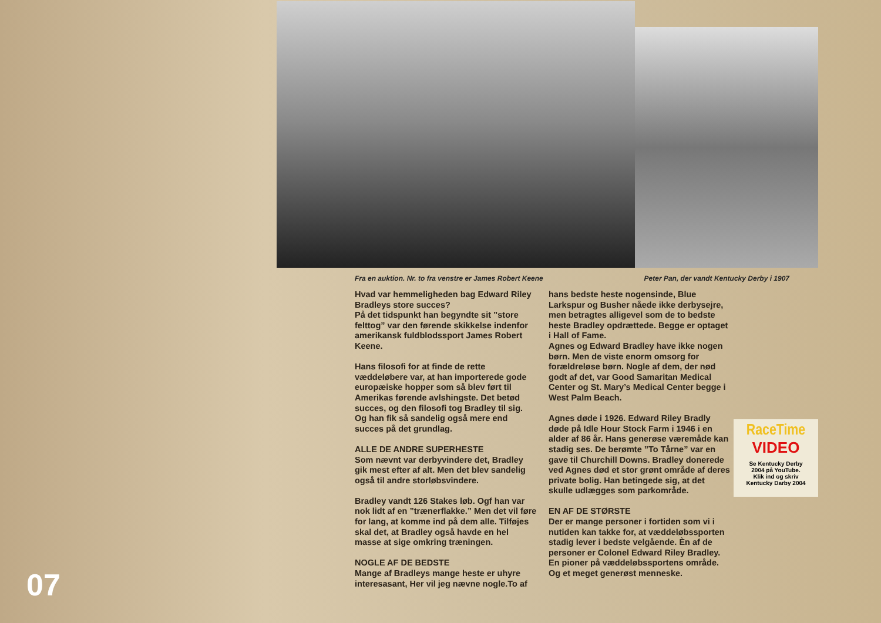Fra en auktion. Nr. to fra venstre er James Robert Keene Peter Pan, der vandt Kentucky Derby i 1907
Hvad var hemmeligheden bag Edward Riley Bradleys store succes?
På det tidspunkt han begyndte sit ”store felttog” var den førende skikkelse indenfor amerikansk fuldblodssport James Robert Keene.
Hans filosofi for at finde de rette væddeløbere var, at han importerede gode europæiske hopper som så blev ført til Amerikas førende avlshingste. Det betød succes, og den filosofi tog Bradley til sig. Og han fik så sandelig også mere end succes på det grundlag.
ALLE DE ANDRE SUPERHESTE
Som nævnt var derbyvindere det, Bradley gik mest efter af alt. Men det blev sandelig også til andre storløbsvindere.
Bradley vandt 126 Stakes løb. Ogf han var nok lidt af en ”trænerflakke.” Men det vil føre for lang, at komme ind på dem alle. Tilføjes skal det, at Bradley også havde en hel masse at sige omkring træningen.
NOGLE AF DE BEDSTE
Mange af Bradleys mange heste er uhyre interesasant, Her vil jeg nævne nogle.To af
hans bedste heste nogensinde, Blue Larkspur og Busher nåede ikke derbysejre, men betragtes alligevel som de to bedste heste Bradley opdrættede. Begge er optaget i Hall of Fame.
Agnes og Edward Bradley have ikke nogen børn. Men de viste enorm omsorg for forældreløse børn. Nogle af dem, der nød godt af det, var Good Samaritan Medical Center og St. Mary’s Medical Center begge i West Palm Beach.
Agnes døde i 1926. Edward Riley Bradly døde på Idle Hour Stock Farm i 1946 i en alder af 86 år. Hans generøse væremåde kan stadig ses. De berømte ”To Tårne” var en gave til Churchill Downs. Bradley donerede ved Agnes død et stor grønt område af deres private bolig. Han betingede sig, at det skulle udlægges som parkområde.
EN AF DE STØRSTE
Der er mange personer i fortiden som vi i nutiden kan takke for, at væddeløbssporten stadig lever i bedste velgående. Èn af de personer er Colonel Edward Riley Bradley. En pioner på væddeløbssportens område. Og et meget generøst menneske.
RaceTime
VIDEO
Se Kentucky Derby
2004 på YouTube.
Klik ind og skriv
Kentucky Darby 2004
07